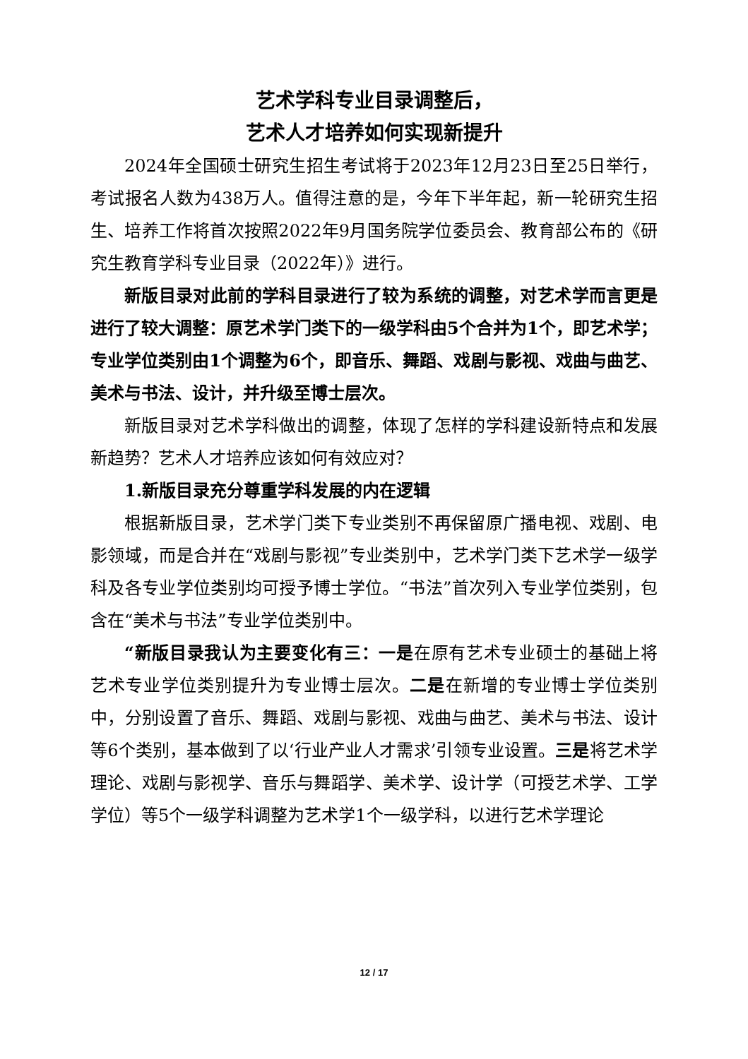艺术学科专业目录调整后，
艺术人才培养如何实现新提升
2024年全国硕士研究生招生考试将于2023年12月23日至25日举行，考试报名人数为438万人。值得注意的是，今年下半年起，新一轮研究生招生、培养工作将首次按照2022年9月国务院学位委员会、教育部公布的《研究生教育学科专业目录（2022年）》进行。
新版目录对此前的学科目录进行了较为系统的调整，对艺术学而言更是进行了较大调整：原艺术学门类下的一级学科由5个合并为1个，即艺术学；专业学位类别由1个调整为6个，即音乐、舞蹈、戏剧与影视、戏曲与曲艺、美术与书法、设计，并升级至博士层次。
新版目录对艺术学科做出的调整，体现了怎样的学科建设新特点和发展新趋势？艺术人才培养应该如何有效应对？
1.新版目录充分尊重学科发展的内在逻辑
根据新版目录，艺术学门类下专业类别不再保留原广播电视、戏剧、电影领域，而是合并在“戏剧与影视”专业类别中，艺术学门类下艺术学一级学科及各专业学位类别均可授予博士学位。“书法”首次列入专业学位类别，包含在“美术与书法”专业学位类别中。
“新版目录我认为主要变化有三：一是在原有艺术专业硕士的基础上将艺术专业学位类别提升为专业博士层次。二是在新增的专业博士学位类别中，分别设置了音乐、舞蹈、戏剧与影视、戏曲与曲艺、美术与书法、设计等6个类别，基本做到了以‘行业产业人才需求’引领专业设置。三是将艺术学理论、戏剧与影视学、音乐与舞蹈学、美术学、设计学（可授艺术学、工学学位）等5个一级学科调整为艺术学1个一级学科，以进行艺术学理论
12 / 17